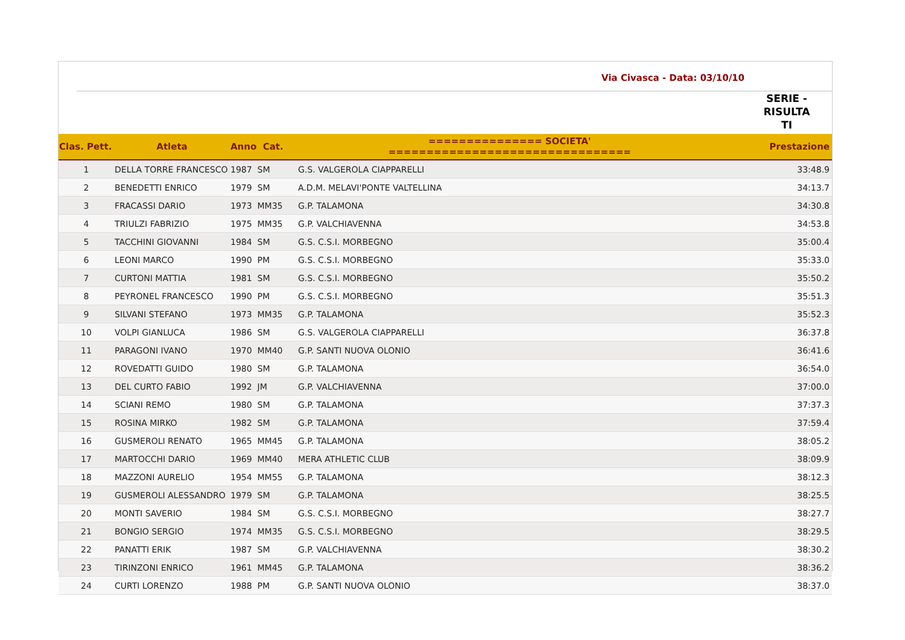Via Civasca - Data: 03/10/10
SERIE - RISULTA TI
| Clas. Pett. | Atleta | Anno Cat. | =============== SOCIETA' ================================ | Prestazione |
| --- | --- | --- | --- | --- |
| 1 | DELLA TORRE FRANCESCO | 1987 SM | G.S. VALGEROLA CIAPPARELLI | 33:48.9 |
| 2 | BENEDETTI ENRICO | 1979 SM | A.D.M. MELAVI'PONTE VALTELLINA | 34:13.7 |
| 3 | FRACASSI DARIO | 1973 MM35 | G.P. TALAMONA | 34:30.8 |
| 4 | TRIULZI FABRIZIO | 1975 MM35 | G.P. VALCHIAVENNA | 34:53.8 |
| 5 | TACCHINI GIOVANNI | 1984 SM | G.S. C.S.I. MORBEGNO | 35:00.4 |
| 6 | LEONI MARCO | 1990 PM | G.S. C.S.I. MORBEGNO | 35:33.0 |
| 7 | CURTONI MATTIA | 1981 SM | G.S. C.S.I. MORBEGNO | 35:50.2 |
| 8 | PEYRONEL FRANCESCO | 1990 PM | G.S. C.S.I. MORBEGNO | 35:51.3 |
| 9 | SILVANI STEFANO | 1973 MM35 | G.P. TALAMONA | 35:52.3 |
| 10 | VOLPI GIANLUCA | 1986 SM | G.S. VALGEROLA CIAPPARELLI | 36:37.8 |
| 11 | PARAGONI IVANO | 1970 MM40 | G.P. SANTI NUOVA OLONIO | 36:41.6 |
| 12 | ROVEDATTI GUIDO | 1980 SM | G.P. TALAMONA | 36:54.0 |
| 13 | DEL CURTO FABIO | 1992 JM | G.P. VALCHIAVENNA | 37:00.0 |
| 14 | SCIANI REMO | 1980 SM | G.P. TALAMONA | 37:37.3 |
| 15 | ROSINA MIRKO | 1982 SM | G.P. TALAMONA | 37:59.4 |
| 16 | GUSMEROLI RENATO | 1965 MM45 | G.P. TALAMONA | 38:05.2 |
| 17 | MARTOCCHI DARIO | 1969 MM40 | MERA ATHLETIC CLUB | 38:09.9 |
| 18 | MAZZONI AURELIO | 1954 MM55 | G.P. TALAMONA | 38:12.3 |
| 19 | GUSMEROLI ALESSANDRO | 1979 SM | G.P. TALAMONA | 38:25.5 |
| 20 | MONTI SAVERIO | 1984 SM | G.S. C.S.I. MORBEGNO | 38:27.7 |
| 21 | BONGIO SERGIO | 1974 MM35 | G.S. C.S.I. MORBEGNO | 38:29.5 |
| 22 | PANATTI ERIK | 1987 SM | G.P. VALCHIAVENNA | 38:30.2 |
| 23 | TIRINZONI ENRICO | 1961 MM45 | G.P. TALAMONA | 38:36.2 |
| 24 | CURTI LORENZO | 1988 PM | G.P. SANTI NUOVA OLONIO | 38:37.0 |